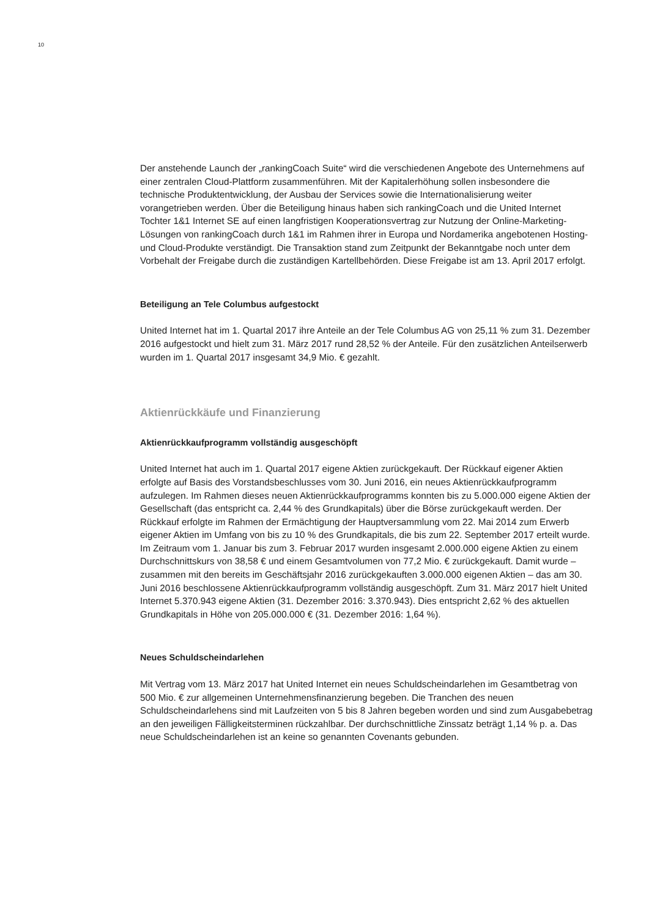10
Der anstehende Launch der „rankingCoach Suite“ wird die verschiedenen Angebote des Unternehmens auf einer zentralen Cloud-Plattform zusammenführen. Mit der Kapitalerhöhung sollen insbesondere die technische Produktentwicklung, der Ausbau der Services sowie die Internationalisierung weiter vorangetrieben werden. Über die Beteiligung hinaus haben sich rankingCoach und die United Internet Tochter 1&1 Internet SE auf einen langfristigen Kooperations­vertrag zur Nutzung der Online-Marketing-Lösungen von rankingCoach durch 1&1 im Rahmen ihrer in Europa und Nordamerika angebotenen Hosting- und Cloud-Produkte verständigt. Die Trans­aktion stand zum Zeitpunkt der Bekanntgabe noch unter dem Vorbehalt der Freigabe durch die zuständigen Kartellbehörden. Diese Freigabe ist am 13. April 2017 erfolgt.
Beteiligung an Tele Columbus aufgestockt
United Internet hat im 1. Quartal 2017 ihre Anteile an der Tele Columbus AG von 25,11 % zum 31. Dezember 2016 aufgestockt und hielt zum 31. März 2017 rund 28,52 % der Anteile. Für den zusätzlichen Anteilserwerb wurden im 1. Quartal 2017 insgesamt 34,9 Mio. € gezahlt.
Aktienrückkäufe und Finanzierung
Aktienrückkaufprogramm vollständig ausgeschöpft
United Internet hat auch im 1. Quartal 2017 eigene Aktien zurückgekauft. Der Rückkauf eigener Aktien erfolgte auf Basis des Vorstandsbeschlusses vom 30. Juni 2016, ein neues Aktienrück­kaufprogramm aufzulegen. Im Rahmen dieses neuen Aktienrückkaufprogramms konnten bis zu 5.000.000 eigene Aktien der Gesellschaft (das entspricht ca. 2,44 % des Grundkapitals) über die Börse zurückgekauft werden. Der Rückkauf erfolgte im Rahmen der Ermächtigung der Haupt­versammlung vom 22. Mai 2014 zum Erwerb eigener Aktien im Umfang von bis zu 10 % des Grundkapitals, die bis zum 22. September 2017 erteilt wurde. Im Zeitraum vom 1. Januar bis zum 3. Februar 2017 wurden insgesamt 2.000.000 eigene Aktien zu einem Durchschnittskurs von 38,58 € und einem Gesamtvolumen von 77,2 Mio. € zurückgekauft. Damit wurde – zusammen mit den bereits im Geschäftsjahr 2016 zurückgekauften 3.000.000 eigenen Aktien – das am 30. Juni 2016 beschlossene Aktienrückkaufprogramm vollständig ausgeschöpft. Zum 31. März 2017 hielt United Internet 5.370.943 eigene Aktien (31. Dezember 2016: 3.370.943). Dies entspricht 2,62 % des aktuellen Grundkapitals in Höhe von 205.000.000 € (31. Dezember 2016: 1,64 %).
Neues Schuldscheindarlehen
Mit Vertrag vom 13. März 2017 hat United Internet ein neues Schuldscheindarlehen im Gesamt­betrag von 500 Mio. € zur allgemeinen Unternehmensfinanzierung begeben. Die Tranchen des neuen Schuldscheindarlehens sind mit Laufzeiten von 5 bis 8 Jahren begeben worden und sind zum Ausgabebetrag an den jeweiligen Fälligkeitsterminen rückzahlbar. Der durchschnittliche Zins­satz beträgt 1,14 % p. a. Das neue Schuldscheindarlehen ist an keine so genannten Covenants gebunden.